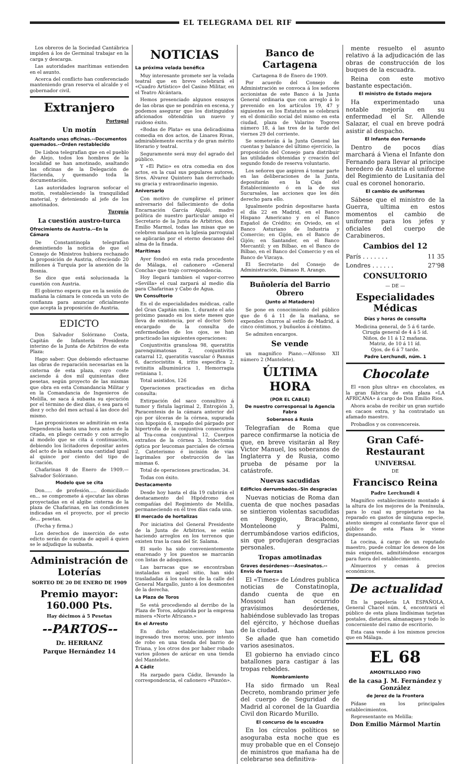EL TELEGRAMA DEL RIF
Los obreros de la Sociedad Cantábrica impiden á los de Germinal trabajar en la carga y descarga.
Las autoridades marítimas entienden en el asunto.
Acerca del conflicto han conferenciado manteniendo gran reserva el alcalde y el gobernador civil.
Extranjero
Portugal
Un motín
Asaltando unas oficinas.--Documentos quemados.--Orden restablecido
De Lisboa telegrafían que en el pueblo de Alejo, todos los hombres de la localidad se han amotinado, asaltando las oficinas de la Delegación de Hacienda, y quemando toda la documentación.
Las autoridades lograron sofocar el motín, restableciendo la tranquilidad material, y deteniendo al jefe de los amotinados.
Turquía
La cuestión austro-turca
Ofrecimiento de Austria.--En la Cámara
De Constantinopla telegrafían desmintiendo la noticia de que el Consejo de Ministros hubiera rechazado la proposición de Austria, ofreciendo 20 millones á Turquía por la anexión de la Bosnia.
Se dice que está solucionada la cuestión con Austria.
El gobierno espera que en la sesión de mañana la cámara le conceda un voto de confianza para anunciar oficialmente que acepta la proposición de Austria.
EDICTO
Don Salvador Solórzano Costa, Capitán de Infantería Presidente interino de la Junta de Arbitrios de esta Plaza:
Hago saber: Que debiendo efectuarse las obras de reparación necesarias en la cisterna de esta plaza, cuyo coste asciende á dos mil quinientas diez pesetas, según proyecto de las mismas que obra en esta Comandancia Militar y en la Comandancia de Ingenieros de Melilla, se saca á subasta su ejecución por el término de diez días, ó sea para el diez y ocho del mes actual á las doce del mismo.
Las proposiciones se admitirán en esta Dependencia hasta una hora antes de la citada, en pliego cerrado y con arreglo al modelo que se cita á continuación, debiendo los licitadores depositar antes del acto de la subasta una cantidad igual al quince por ciento del tipo de licitación.
Chafarinas 8 de Enero de 1909.—Salvador Solórzano.
Modelo que se cita
Don..... de profesión..... domiciliado en... se compromete á ejecutar las obras proyectadas en el algibe cisterna de la plaza de Chafarinas, en las condiciones indicadas en el proyecto, por el precio de... pesetas.
(Fecha y firma.)
Los derechos de inserción de este edicto serán de cuenta de aquél á quien se le adjudique la subasta.
Administración de Loterías
SORTEO DE 20 DE ENERO DE 1909
Premio mayor: 160.000 Pts.
Hay décimos á 5 Pesetas
--PARTOS--
Dr. HERRANZ
Parque Hernández 14
NOTICIAS
La próxima velada benéfica
Muy interesante promete ser la velada teatral que en breve celebrará el «Cuadro Artístico» del Casino Militar, en el Teatro Alcántara.
Hemos presenciado algunos ensayos de las obras que se pondrán en escena, y podemos asegurar que los distinguidos aficionados obtendrán un nuevo y ruidoso éxito.
«Bodas de Plata» es una delicadísima comedia en dos actos, de Linares Rivas, admirablemente escrita y de gran mérito literario y teatral.
Seguramente será muy del agrado del público.
Y «El Patio» es otra comedia en dos actos, en la cual sus populares autores, Sres. Alvarez Quintero han derrochado su gracia y extraordinario ingenio.
Aniversario
Con motivo de cumplirse el primer aniversario del fallecimiento de doña Encarnación García Alguló, madre política de nuestro particular amigo el Secretario de la Junta de Arbitrios, don Emilio Marmol, todas las misas que se celebren mañana en la Iglesia parroquial se aplicarán por el eterno descanso del alma de la finada.
Marítimas
Ayer fondeó en esta rada procedente de Málaga, el cañonero «General Concha» que trajo correspondencia.
Hoy llegará tambien el vapor-correo «Sevilla» el cual zarpará al medio día para Chafarinas y Cabo de Agua.
Un Consultorio
En el de especialidades médicas, calle del Gran Capitán núm. 1, durante el año próximo pasado en los siete meses que lleva de existencia, por el doctor Soto encargado de la consulta de enfermedades de los ojos, se han practicado las siguientes operaciones:
Conjuntivitis granulosa 98, queratitis parenquimatosas 2, conjuntivitis catarral 12, queratitis vascular ó Pannus 6, dacriocistitis 4, iritis especifica 2, retinitis albuminúrica 1, Hemorragia retiniana 1.
Total asistidos, 126
Operaciones practicadas en dicha consulta:
Extirpación del saco consultivo á tumor y fístula lagrimal 2, Entropión 3, Paracentesis de la cámara anterior del ojo por úlceras de la córnea, supurada con hipopión 6, raspado del párpado por hipertrofia de la conjuntiva consecutiva al Tra-coma conjuntival 12, Cuerpos extraños de la córnea 3, Iridectomía óptica por leucomas parciales de córnea 2, Cateterismo é incisión de vias lagrimales por obstrucción de las mismas 6.
Total de operaciones practicadas, 34.
Todas con éxito.
Destacamento
Desde hoy hasta el día 19 cubrirán el destacamento del Hipódromo dos compañías del Regimiento de Melilla, permaneciendo en él tres días cada una.
El mercado de hortalizas
Por iniciativa del General Presidente de la Junta de Arbitrios, se están haciendo arreglos en los terrenos que existen tras la casa del Sr. Salama.
El suelo ha sido convenientemente enarenado y los puestos se marcarán con listas de adoquines.
Las barracas que se encontraban instaladas en aquel sitio, han sido trasladadas á los solares de la calle del General Margallo, junto á los desmontes de la derecha.
La Plaza de Toros
Se está procediendo al derribo de la Plaza de Toros, adquirida por la empresa minera «Norte Africano.»
En el Arresto
En dicho establecimiento han ingresado tres moros; uno, por intento de robo en una tienda del barrio de Triana, y los otros dos por haber robado varios pilones de azúcar en una tienda del Mantelete.
A Cádiz
Ha zarpado para Cádiz, llevando la correspondencia, el cañonero «Pinzón».
Banco de Cartagena
Cartagena 8 de Enero de 1909.
Por acuerdo del Consejo de Administración se convoca á los señores accionistas de este Banco á la Junta General ordinaria que con arreglo á lo prevenido en los artículos 19, 47 y siguientes en los Estatutos se celebrará en el domicilio social del mismo en esta ciudad, plaza de Valarino Togores número 18, á las tres de la tarde del viernes 29 del corriente.
Se someterán á la Junta General las cuentas y balance del último ejercicio, la proposición del Consejo para distribuir las utilidades obtenidas y creación del segundo fondo de reserva voluntario.
Los señores que aspiren á tomar parte en las deliberaciones de la Junta, depositarán en la Caja del Establecimiento ó en la de sus Sucursales, las acciones que les dén derecho para ello.
Igualmente podrán depositarse hasta el día 22 en Madrid, en el Banco Hispano Americano y en el Banco Español de Crédito; en Oviedo, en el Banco Asturiano de Industria y Comercio; en Gijón, en el Banco de Gijón; en Santander, en el Banco Mercantil; y en Bilbao, en el Banco de Bilbao, en el Banco del Comercio y en el Banco de Vizcaya.
El Secretario del Consejo de Administración, Dámaso R. Arango.
Buñolería del Barrio Obrero
(Junto al Matadero)
Se pone en conocimiento del público que de 6 á 11 de la mañana, se expenden churros al estilo de Madrid, á cinco céntimos, y buñuelos á céntimo.
Se admiten encargos.
Se vende
un magnífico Piano.—Alfonso XII número 2 (Mantelete).
ÚLTIMA HORA
(POR EL CABLE)
De nuestro corresponsal la Agencia Fabra
Soberanos á Rusia
Telegrafían de Roma que parece confirmarse la noticia de que, en breve visitarán al Rey Victor Manuel, los soberanos de Inglaterra y de Rusia, como prueba de pésame por la catástrofe.
Nuevas sacudidas
Edificios derrumbados.-Sin desgracias
Nuevas noticias de Roma dan cuenta de que noches pasadas se sintieron violentas sacudidas en Reggio, Bracabono, Monteleone y Palmi, derrumbándose varios edificios, sin que produjeran desgracias personales.
Tropas amotinadas
Graves desórdenes---Asesinatos.--Envío de fuerzas
El «Times» de Lóndres publica noticias de Constatinopla, dando cuenta de que en Mossoul han ocurrido gravísimos desórdenes, habiéndose sublevado las tropas del ejército, y héchose dueñas de la ciudad.
Se añade que han cometido varios asesinatos.
El gobierno ha enviado cinco batallones para castigar á las tropas rebeldes.
Nombramiento
Ha sido firmado un Real Decreto, nombrando primer jefe del cuerpo de Seguridad de Madrid al coronel de la Guardia Civil don Ricardo Murillo.
El concurso de la escuadra
En los círculos políticos se asoguraba esta noche que es muy probable que en el Consejo de ministros que mañana ha de celebrarse sea definitiva-
mente resuelto el asunto relativo á la adjudicación de las obras de construcción de los buques de la escuadra.
Reina con este motivo bastante espectación.
El ministro de Estado mejora
Ha experimentado una notable mejoría en su enfermedad el Sr. Allende Salazar, el cual en breve podrá asistir al despacho.
El Infante don Fernando
Dentro de pocos días marchará á Viena el Infante don Fernando para llevar al príncipe heredero de Austria el uniforme del Regimiento de Lusitania del cual es coronel honorario.
El cambio de uniformes
Sábese que el ministro de la Guerra, ultima en estos momentos el cambio de uniforme para los jefes y oficiales del cuerpo de Carabineros.
Cambios del 12
París . . . . . . . 11 35
Londres . . . . . . 27'98
CONSULTORIO
— DE —
Especialidades Médicas
Días y horas de consulta
Medicina general, de 5 á 6 tarde.
Cirugía general de 4 á 5 íd.
Niños, de 11 á 12 mañana.
Matriz, de 10 á 11 íd.
Ojos, de 6 á 7 tarde.
Padre Lerchundi, núm. 1
Chocolate
El «non plus ultra» en chocolates, es la gran fábrica de esta plaza «LA AFRICANA» á cargo de Don Emilio Rios.
Ahora acaba de recibir un gran surtido en cacaos extra, y ha contratado un afamado maestro.
Probadlos y os convencereis.
Gran Café-Restaurant
UNIVERSAL
DE
Francisco Reina
Padre Lerchundi 4
Magnífico establecimiento montado á la altura de los mejores de la Península, para lo cual su propietario no ha reparado en gastos de ninguna especie, atento siempre al constante favor que el público de esta Plaza le viene dispensando.
La cocina, á cargo de un reputado maestro, puede colmar los deseos de los más exigentes, admitiéndose encargos para fuera del establecimiento.
Almuerzos y cenas á precios económicos.
De actualidad
En la papelería LA ESPAÑOLA, General Chacel núm. 4, encontrará el público de esta plaza lindísimas tarjetas postales, dietarios, almanaques y todo lo concerniente del ramo de escritorio.
Esta casa vende á los mismos precios que en Málaga.
EL 68
AMONTILLADO FINO
de la casa J. M. Fernández y González
de Jerez de la Frontera
Pídase en los principales establecimientos.
Representante en Melilla:
Don Emilio Mármol Martín